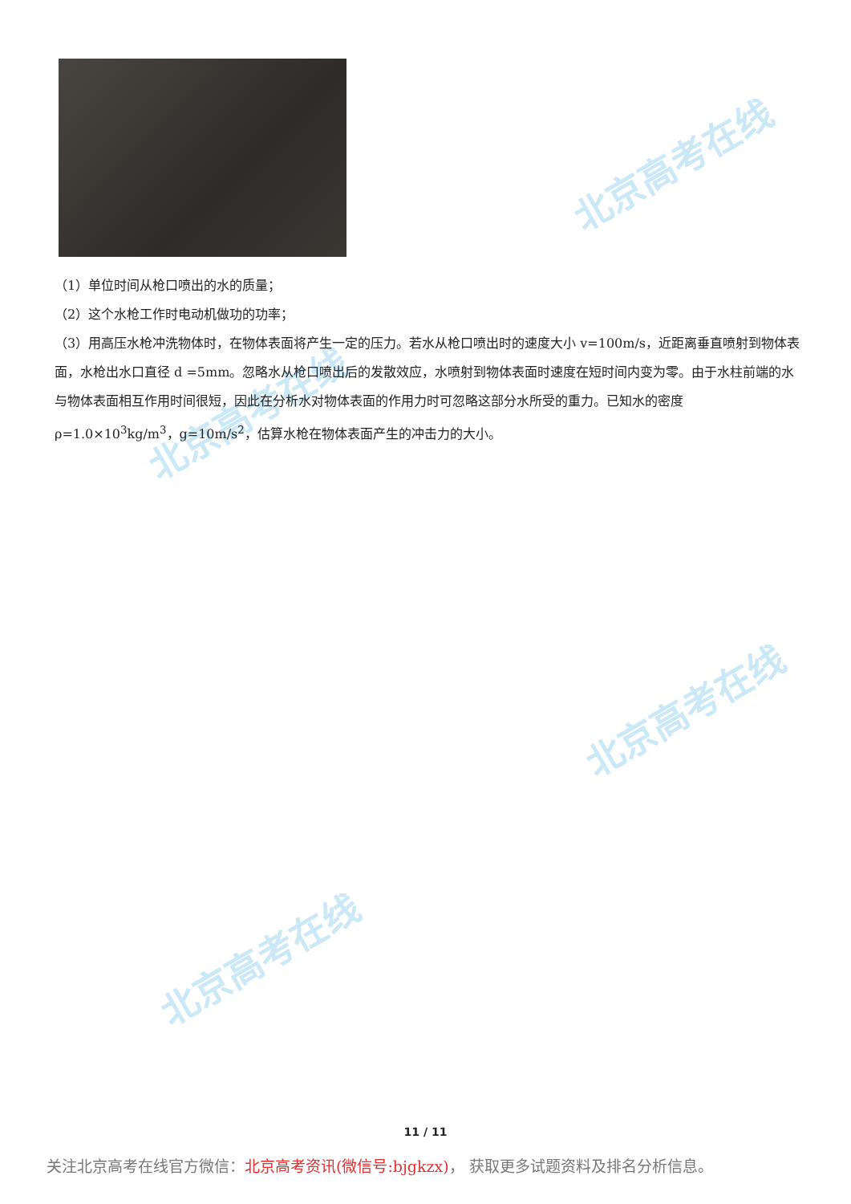北京高考在线
北京高考在线
北京高考在线
北京高考在线
（1）单位时间从枪口喷出的水的质量；
（2）这个水枪工作时电动机做功的功率；
（3）用高压水枪冲洗物体时，在物体表面将产生一定的压力。若水从枪口喷出时的速度大小 v=100m/s，近距离垂直喷射到物体表面，水枪出水口直径 d =5mm。忽略水从枪口喷出后的发散效应，水喷射到物体表面时速度在短时间内变为零。由于水柱前端的水与物体表面相互作用时间很短，因此在分析水对物体表面的作用力时可忽略这部分水所受的重力。已知水的密度 ρ=1.0×10<sup>3</sup>kg/m<sup>3</sup>，g=10m/s<sup>2</sup>，估算水枪在物体表面产生的冲击力的大小。
11 / 11
关注北京高考在线官方微信：北京高考资讯(微信号:bjgkzx)， 获取更多试题资料及排名分析信息。